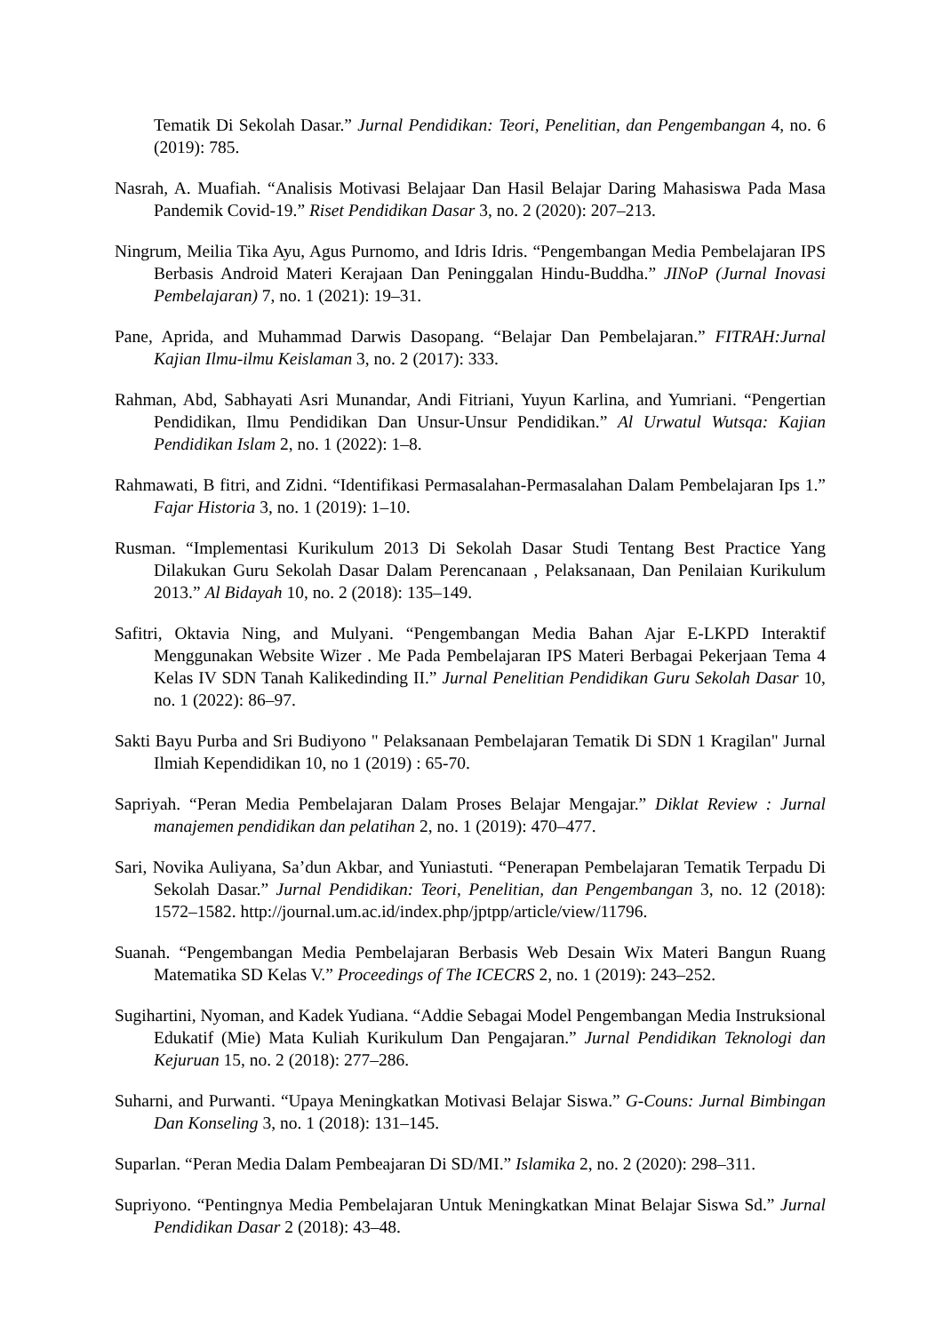Tematik Di Sekolah Dasar.” Jurnal Pendidikan: Teori, Penelitian, dan Pengembangan 4, no. 6 (2019): 785.
Nasrah, A. Muafiah. “Analisis Motivasi Belajaar Dan Hasil Belajar Daring Mahasiswa Pada Masa Pandemik Covid-19.” Riset Pendidikan Dasar 3, no. 2 (2020): 207–213.
Ningrum, Meilia Tika Ayu, Agus Purnomo, and Idris Idris. “Pengembangan Media Pembelajaran IPS Berbasis Android Materi Kerajaan Dan Peninggalan Hindu-Buddha.” JINoP (Jurnal Inovasi Pembelajaran) 7, no. 1 (2021): 19–31.
Pane, Aprida, and Muhammad Darwis Dasopang. “Belajar Dan Pembelajaran.” FITRAH:Jurnal Kajian Ilmu-ilmu Keislaman 3, no. 2 (2017): 333.
Rahman, Abd, Sabhayati Asri Munandar, Andi Fitriani, Yuyun Karlina, and Yumriani. “Pengertian Pendidikan, Ilmu Pendidikan Dan Unsur-Unsur Pendidikan.” Al Urwatul Wutsqa: Kajian Pendidikan Islam 2, no. 1 (2022): 1–8.
Rahmawati, B fitri, and Zidni. “Identifikasi Permasalahan-Permasalahan Dalam Pembelajaran Ips 1.” Fajar Historia 3, no. 1 (2019): 1–10.
Rusman. “Implementasi Kurikulum 2013 Di Sekolah Dasar Studi Tentang Best Practice Yang Dilakukan Guru Sekolah Dasar Dalam Perencanaan , Pelaksanaan, Dan Penilaian Kurikulum 2013.” Al Bidayah 10, no. 2 (2018): 135–149.
Safitri, Oktavia Ning, and Mulyani. “Pengembangan Media Bahan Ajar E-LKPD Interaktif Menggunakan Website Wizer . Me Pada Pembelajaran IPS Materi Berbagai Pekerjaan Tema 4 Kelas IV SDN Tanah Kalikedinding II.” Jurnal Penelitian Pendidikan Guru Sekolah Dasar 10, no. 1 (2022): 86–97.
Sakti Bayu Purba and Sri Budiyono " Pelaksanaan Pembelajaran Tematik Di SDN 1 Kragilan" Jurnal Ilmiah Kependidikan 10, no 1 (2019) : 65-70.
Sapriyah. “Peran Media Pembelajaran Dalam Proses Belajar Mengajar.” Diklat Review : Jurnal manajemen pendidikan dan pelatihan 2, no. 1 (2019): 470–477.
Sari, Novika Auliyana, Sa’dun Akbar, and Yuniastuti. “Penerapan Pembelajaran Tematik Terpadu Di Sekolah Dasar.” Jurnal Pendidikan: Teori, Penelitian, dan Pengembangan 3, no. 12 (2018): 1572–1582. http://journal.um.ac.id/index.php/jptpp/article/view/11796.
Suanah. “Pengembangan Media Pembelajaran Berbasis Web Desain Wix Materi Bangun Ruang Matematika SD Kelas V.” Proceedings of The ICECRS 2, no. 1 (2019): 243–252.
Sugihartini, Nyoman, and Kadek Yudiana. “Addie Sebagai Model Pengembangan Media Instruksional Edukatif (Mie) Mata Kuliah Kurikulum Dan Pengajaran.” Jurnal Pendidikan Teknologi dan Kejuruan 15, no. 2 (2018): 277–286.
Suharni, and Purwanti. “Upaya Meningkatkan Motivasi Belajar Siswa.” G-Couns: Jurnal Bimbingan Dan Konseling 3, no. 1 (2018): 131–145.
Suparlan. “Peran Media Dalam Pembeajaran Di SD/MI.” Islamika 2, no. 2 (2020): 298–311.
Supriyono. “Pentingnya Media Pembelajaran Untuk Meningkatkan Minat Belajar Siswa Sd.” Jurnal Pendidikan Dasar 2 (2018): 43–48.